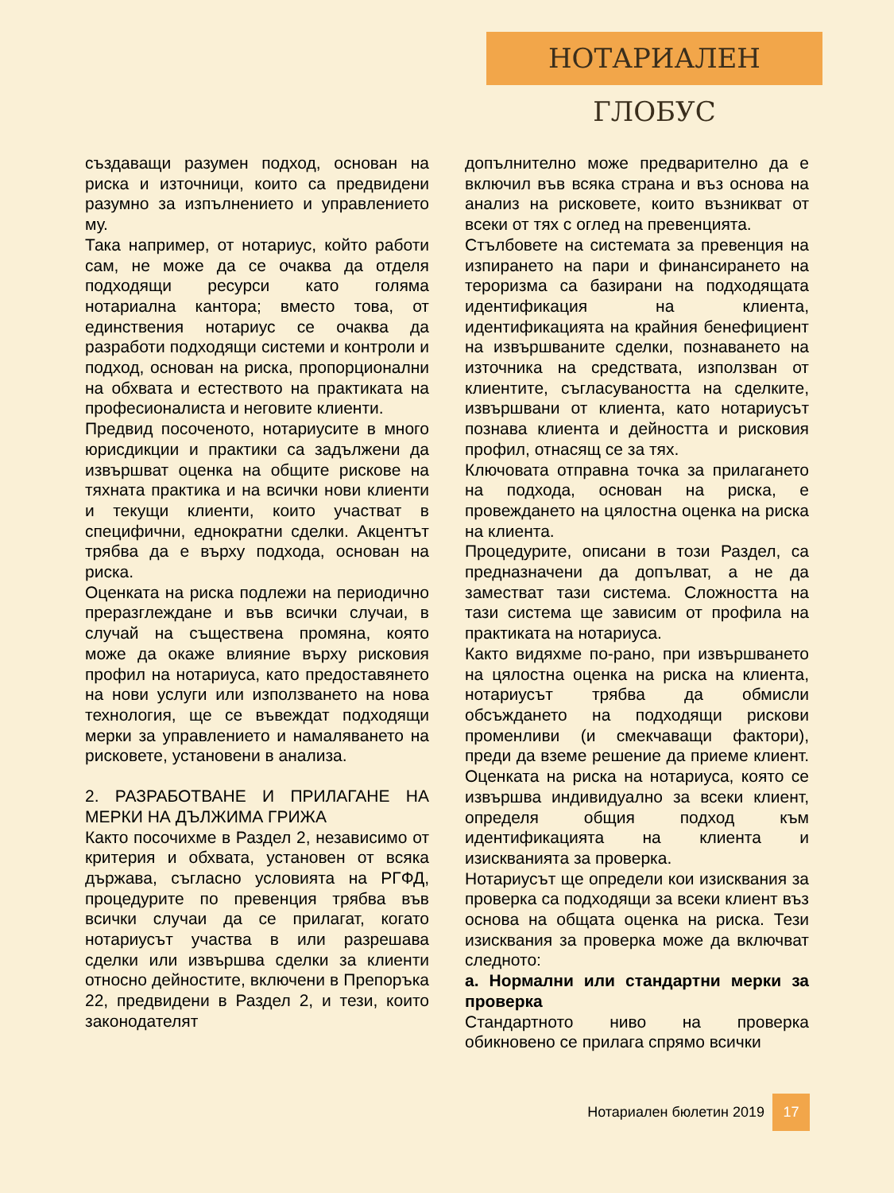НОТАРИАЛЕН ГЛОБУС
създаващи разумен подход, основан на риска и източници, които са предвидени разумно за изпълнението и управлението му.
Така например, от нотариус, който работи сам, не може да се очаква да отделя подходящи ресурси като голяма нотариална кантора; вместо това, от единствения нотариус се очаква да разработи подходящи системи и контроли и подход, основан на риска, пропорционални на обхвата и естеството на практиката на професионалиста и неговите клиенти.
Предвид посоченото, нотариусите в много юрисдикции и практики са задължени да извършват оценка на общите рискове на тяхната практика и на всички нови клиенти и текущи клиенти, които участват в специфични, еднократни сделки. Акцентът трябва да е върху подхода, основан на риска.
Оценката на риска подлежи на периодично преразглеждане и във всички случаи, в случай на съществена промяна, която може да окаже влияние върху рисковия профил на нотариуса, като предоставянето на нови услуги или използването на нова технология, ще се въвеждат подходящи мерки за управлението и намаляването на рисковете, установени в анализа.
2. РАЗРАБОТВАНЕ И ПРИЛАГАНЕ НА МЕРКИ НА ДЪЛЖИМА ГРИЖА
Както посочихме в Раздел 2, независимо от критерия и обхвата, установен от всяка държава, съгласно условията на РГФД, процедурите по превенция трябва във всички случаи да се прилагат, когато нотариусът участва в или разрешава сделки или извършва сделки за клиенти относно дейностите, включени в Препоръка 22, предвидени в Раздел 2, и тези, които законодателят
допълнително може предварително да е включил във всяка страна и въз основа на анализ на рисковете, които възникват от всеки от тях с оглед на превенцията.
Стълбовете на системата за превенция на изпирането на пари и финансирането на тероризма са базирани на подходящата идентификация на клиента, идентификацията на крайния бенефициент на извършваните сделки, познаването на източника на средствата, използван от клиентите, съгласуваността на сделките, извършвани от клиента, като нотариусът познава клиента и дейността и рисковия профил, отнасящ се за тях.
Ключовата отправна точка за прилагането на подхода, основан на риска, е провеждането на цялостна оценка на риска на клиента.
Процедурите, описани в този Раздел, са предназначени да допълват, а не да заместват тази система. Сложността на тази система ще зависим от профила на практиката на нотариуса.
Както видяхме по-рано, при извършването на цялостна оценка на риска на клиента, нотариусът трябва да обмисли обсъждането на подходящи рискови променливи (и смекчаващи фактори), преди да вземе решение да приеме клиент. Оценката на риска на нотариуса, която се извършва индивидуално за всеки клиент, определя общия подход към идентификацията на клиента и изискванията за проверка.
Нотариусът ще определи кои изисквания за проверка са подходящи за всеки клиент въз основа на общата оценка на риска. Тези изисквания за проверка може да включват следното:
а. Нормални или стандартни мерки за проверка
Стандартното ниво на проверка обикновено се прилага спрямо всички
Нотариален бюлетин 2019 17